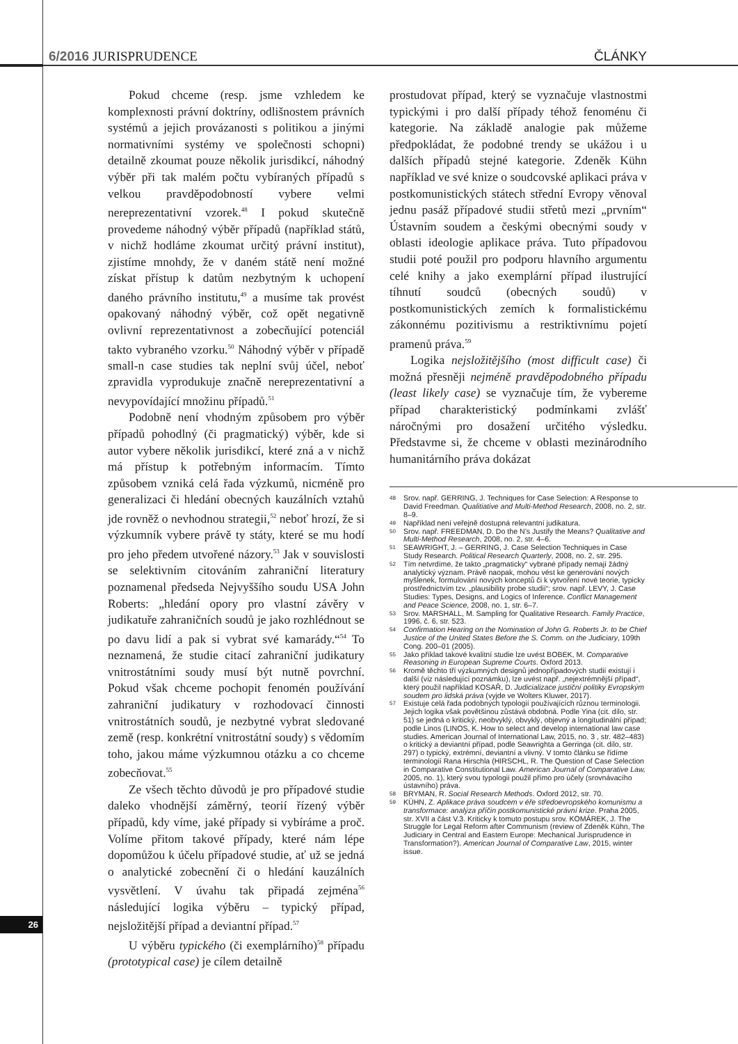6/2016 JURISPRUDENCE ČLÁNKY
Pokud chceme (resp. jsme vzhledem ke komplexnosti právní doktríny, odlišnostem právních systémů a jejich provázanosti s politikou a jinými normativními systémy ve společnosti schopni) detailně zkoumat pouze několik jurisdikcí, náhodný výběr při tak malém počtu vybíraných případů s velkou pravděpodobností vybere velmi nereprezentativní vzorek.<sup>48</sup> I pokud skutečně provedeme náhodný výběr případů (například států, v nichž hodláme zkoumat určitý právní institut), zjistíme mnohdy, že v daném státě není možné získat přístup k datům nezbytným k uchopení daného právního institutu,<sup>49</sup> a musíme tak provést opakovaný náhodný výběr, což opět negativně ovlivní reprezentativnost a zobecňující potenciál takto vybraného vzorku.<sup>50</sup> Náhodný výběr v případě small-n case studies tak neplní svůj účel, neboť zpravidla vyprodukuje značně nereprezentativní a nevypovídající množinu případů.<sup>51</sup>
Podobně není vhodným způsobem pro výběr případů pohodlný (či pragmatický) výběr, kde si autor vybere několik jurisdikcí, které zná a v nichž má přístup k potřebným informacím. Tímto způsobem vzniká celá řada výzkumů, nicméně pro generalizaci či hledání obecných kauzálních vztahů jde rovněž o nevhodnou strategii,<sup>52</sup> neboť hrozí, že si výzkumník vybere právě ty státy, které se mu hodí pro jeho předem utvořené názory.<sup>53</sup> Jak v souvislosti se selektivním citováním zahraniční literatury poznamenal předseda Nejvyššího soudu USA John Roberts: „hledání opory pro vlastní závěry v judikatuře zahraničních soudů je jako rozhlédnout se po davu lidí a pak si vybrat své kamarády.“<sup>54</sup> To neznamená, že studie citací zahraniční judikatury vnitrostátními soudy musí být nutně povrchní. Pokud však chceme pochopit fenomén používání zahraniční judikatury v rozhodovací činnosti vnitrostátních soudů, je nezbytné vybrat sledované země (resp. konkrétní vnitrostátní soudy) s vědomím toho, jakou máme výzkumnou otázku a co chceme zobecňovat.<sup>55</sup>
Ze všech těchto důvodů je pro případové studie daleko vhodnější záměrný, teorií řízený výběr případů, kdy víme, jaké případy si vybíráme a proč. Volíme přitom takové případy, které nám lépe dopomůžou k účelu případové studie, ať už se jedná o analytické zobecnění či o hledání kauzálních vysvětlení. V úvahu tak připadá zejména<sup>56</sup> následující logika výběru – typický případ, nejsložitější případ a deviantní případ.<sup>57</sup>
U výběru typického (či exemplárního)<sup>58</sup> případu (prototypical case) je cílem detailně
prostudovat případ, který se vyznačuje vlastnostmi typickými i pro další případy téhož fenoménu či kategorie. Na základě analogie pak můžeme předpokládat, že podobné trendy se ukážou i u dalších případů stejné kategorie. Zdeněk Kühn například ve své knize o soudcovské aplikaci práva v postkomunistických státech střední Evropy věnoval jednu pasáž případové studii střetů mezi „prvním“ Ústavním soudem a českými obecnými soudy v oblasti ideologie aplikace práva. Tuto případovou studii poté použil pro podporu hlavního argumentu celé knihy a jako exemplární případ ilustrující tíhnutí soudců (obecných soudů) v postkomunistických zemích k formalistickému zákonnému pozitivismu a restriktivnímu pojetí pramenů práva.<sup>59</sup>
Logika nejsložitějšího (most difficult case) či možná přesněji nejméně pravděpodobného případu (least likely case) se vyznačuje tím, že vybereme případ charakteristický podmínkami zvlášť náročnými pro dosažení určitého výsledku. Představme si, že chceme v oblasti mezinárodního humanitárního práva dokázat
48 Srov. např. GERRING, J. Techniques for Case Selection: A Response to David Freedman. Qualitiative and Multi-Method Research, 2008, no. 2, str. 8–9.
49 Například není veřejně dostupná relevantní judikatura.
50 Srov. např. FREEDMAN, D. Do the N’s Justify the Means? Qualitative and Multi-Method Research, 2008, no. 2, str. 4–6.
51 SEAWRIGHT, J. – GERRING, J. Case Selection Techniques in Case Study Research. Political Research Quarterly, 2008, no. 2, str. 295.
52 Tím netvrdíme, že takto „pragmaticky“ vybrané případy nemají žádný analytický význam. Právě naopak, mohou vést ke generování nových myšlenek, formulování nových konceptů či k vytvoření nové teorie, typicky prostřednictvím tzv. „plausibility probe studií“; srov. např. LEVY, J. Case Studies: Types, Designs, and Logics of Inference. Conflict Management and Peace Science, 2008, no. 1, str. 6–7.
53 Srov. MARSHALL, M. Sampling for Qualitative Research. Family Practice, 1996, č. 6, str. 523.
54 Confirmation Hearing on the Nomination of John G. Roberts Jr. to be Chief Justice of the United States Before the S. Comm. on the Judiciary, 109th Cong. 200–01 (2005).
55 Jako příklad takové kvalitní studie lze uvést BOBEK, M. Comparative Reasoning in European Supreme Courts. Oxford 2013.
56 Kromě těchto tří výzkumných designů jednopřípadových studií existují i další (viz následující poznámku), lze uvést např. „nejextrémnější případ“, který použil například KOSAŘ, D. Judicializace justiční politiky Evropským soudem pro lidská práva (vyjde ve Wolters Kluwer, 2017).
57 Existuje celá řada podobných typologií používajících různou terminologii. Jejich logika však povětšinou zůstává obdobná. Podle Yina (cit. dílo, str. 51) se jedná o kritický, neobvyklý, obvyklý, objevný a longitudinální případ; podle Linos (LINOS, K. How to select and develop international law case studies. American Journal of International Law, 2015, no. 3 , str. 482–483) o kritický a deviantní případ, podle Seawrighta a Gerringa (cit. dílo, str. 297) o typický, extrémní, deviantní a vlivný. V tomto článku se řídíme terminologií Rana Hirschla (HIRSCHL, R. The Question of Case Selection in Comparative Constitutional Law. American Journal of Comparative Law, 2005, no. 1), který svou typologii použil přímo pro účely (srovnávacího ústavního) práva.
58 BRYMAN, R. Social Research Methods. Oxford 2012, str. 70.
59 KÜHN, Z. Aplikace práva soudcem v éře středoevropského komunismu a transformace: analýza příčin postkomunistické právní krize. Praha 2005, str. XVII a část V.3. Kriticky k tomuto postupu srov. KOMÁREK, J. The Struggle for Legal Reform after Communism (review of Zdeněk Kühn, The Judiciary in Central and Eastern Europe: Mechanical Jurisprudence in Transformation?). American Journal of Comparative Law, 2015, winter issue.
26